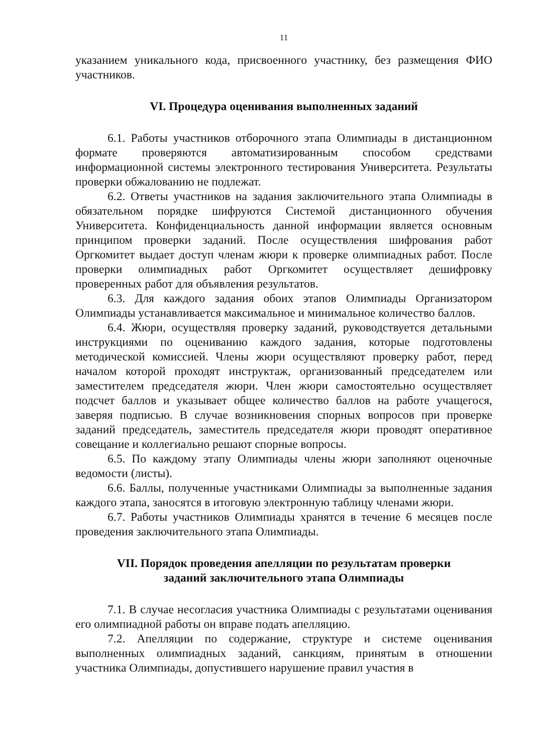11
указанием уникального кода, присвоенного участнику, без размещения ФИО участников.
VI. Процедура оценивания выполненных заданий
6.1. Работы участников отборочного этапа Олимпиады в дистанционном формате проверяются автоматизированным способом средствами информационной системы электронного тестирования Университета. Результаты проверки обжалованию не подлежат.
6.2. Ответы участников на задания заключительного этапа Олимпиады в обязательном порядке шифруются Системой дистанционного обучения Университета. Конфиденциальность данной информации является основным принципом проверки заданий. После осуществления шифрования работ Оргкомитет выдает доступ членам жюри к проверке олимпиадных работ. После проверки олимпиадных работ Оргкомитет осуществляет дешифровку проверенных работ для объявления результатов.
6.3. Для каждого задания обоих этапов Олимпиады Организатором Олимпиады устанавливается максимальное и минимальное количество баллов.
6.4. Жюри, осуществляя проверку заданий, руководствуется детальными инструкциями по оцениванию каждого задания, которые подготовлены методической комиссией. Члены жюри осуществляют проверку работ, перед началом которой проходят инструктаж, организованный председателем или заместителем председателя жюри. Член жюри самостоятельно осуществляет подсчет баллов и указывает общее количество баллов на работе учащегося, заверяя подписью. В случае возникновения спорных вопросов при проверке заданий председатель, заместитель председателя жюри проводят оперативное совещание и коллегиально решают спорные вопросы.
6.5. По каждому этапу Олимпиады члены жюри заполняют оценочные ведомости (листы).
6.6. Баллы, полученные участниками Олимпиады за выполненные задания каждого этапа, заносятся в итоговую электронную таблицу членами жюри.
6.7. Работы участников Олимпиады хранятся в течение 6 месяцев после проведения заключительного этапа Олимпиады.
VII. Порядок проведения апелляции по результатам проверки
заданий заключительного этапа Олимпиады
7.1. В случае несогласия участника Олимпиады с результатами оценивания его олимпиадной работы он вправе подать апелляцию.
7.2. Апелляции по содержание, структуре и системе оценивания выполненных олимпиадных заданий, санкциям, принятым в отношении участника Олимпиады, допустившего нарушение правил участия в